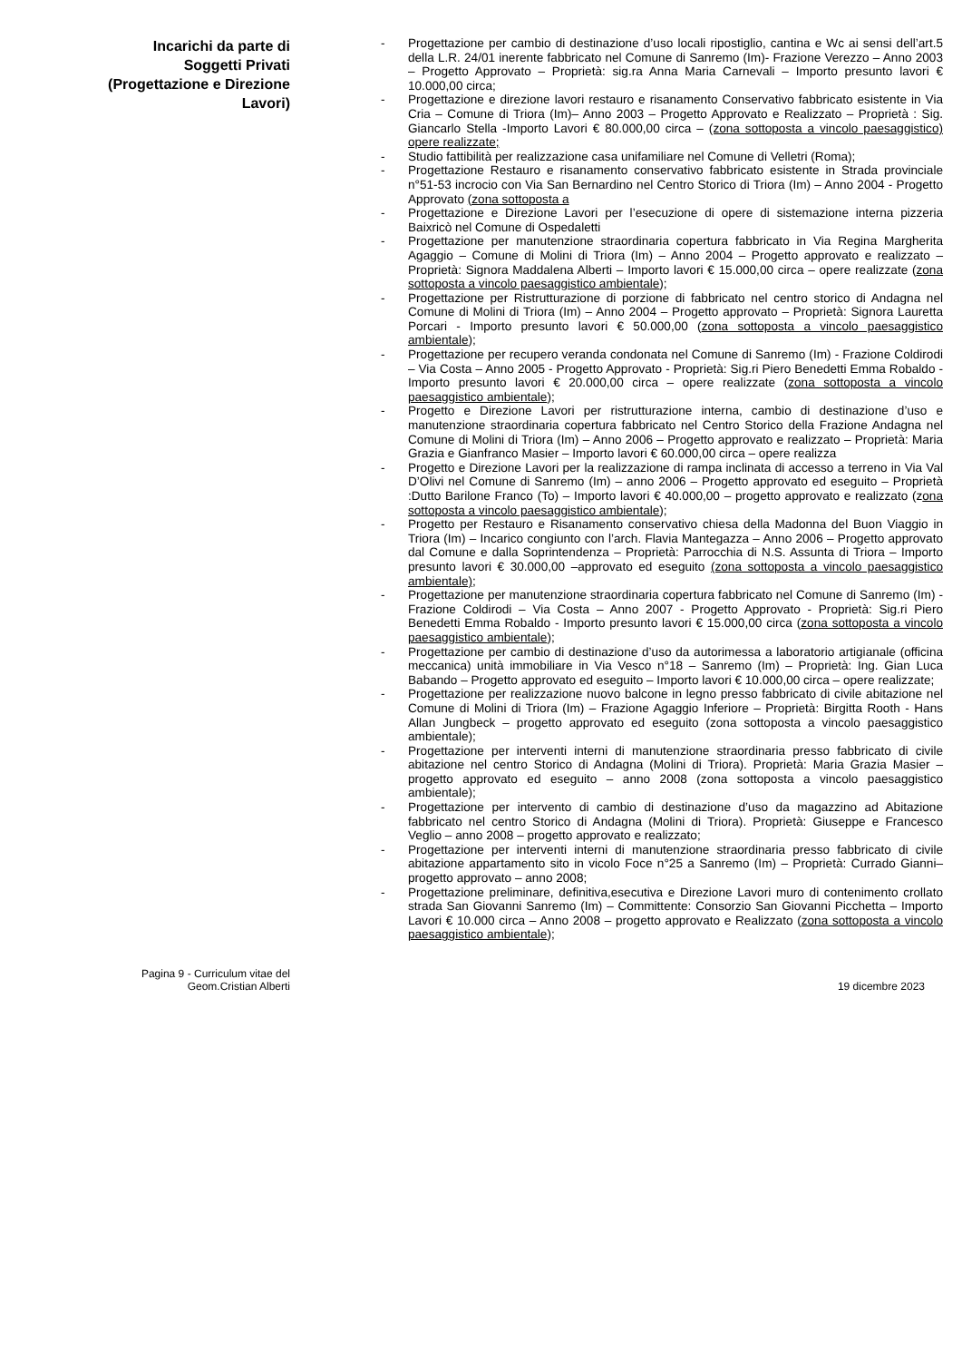Incarichi da parte di
Soggetti Privati
(Progettazione e Direzione
Lavori)
- Progettazione per cambio di destinazione d’uso locali ripostiglio, cantina e Wc ai sensi dell’art.5 della L.R. 24/01 inerente fabbricato nel Comune di Sanremo (Im)- Frazione Verezzo – Anno 2003 – Progetto Approvato – Proprietà: sig.ra Anna Maria Carnevali – Importo presunto lavori € 10.000,00 circa;
- Progettazione e direzione lavori restauro e risanamento Conservativo fabbricato esistente in Via Cria – Comune di Triora (Im)– Anno 2003 – Progetto Approvato e Realizzato – Proprietà : Sig. Giancarlo Stella -Importo Lavori € 80.000,00 circa – (zona sottoposta a vincolo paesaggistico) opere realizzate;
- Studio fattibilità per realizzazione casa unifamiliare nel Comune di Velletri (Roma);
- Progettazione Restauro e risanamento conservativo fabbricato esistente in Strada provinciale n°51-53 incrocio con Via San Bernardino nel Centro Storico di Triora (Im) – Anno 2004 - Progetto Approvato (zona sottoposta a
- Progettazione e Direzione Lavori per l’esecuzione di opere di sistemazione interna pizzeria Baixricò nel Comune di Ospedaletti
- Progettazione per manutenzione straordinaria copertura fabbricato in Via Regina Margherita Agaggio – Comune di Molini di Triora (Im) – Anno 2004 – Progetto approvato e realizzato – Proprietà: Signora Maddalena Alberti – Importo lavori € 15.000,00 circa – opere realizzate (zona sottoposta a vincolo paesaggistico ambientale);
- Progettazione per Ristrutturazione di porzione di fabbricato nel centro storico di Andagna nel Comune di Molini di Triora (Im) – Anno 2004 – Progetto approvato – Proprietà: Signora Lauretta Porcari - Importo presunto lavori € 50.000,00 (zona sottoposta a vincolo paesaggistico ambientale);
- Progettazione per recupero veranda condonata nel Comune di Sanremo (Im) - Frazione Coldirodi – Via Costa – Anno 2005 - Progetto Approvato - Proprietà: Sig.ri Piero Benedetti Emma Robaldo - Importo presunto lavori € 20.000,00 circa – opere realizzate (zona sottoposta a vincolo paesaggistico ambientale);
- Progetto e Direzione Lavori per ristrutturazione interna, cambio di destinazione d’uso e manutenzione straordinaria copertura fabbricato nel Centro Storico della Frazione Andagna nel Comune di Molini di Triora (Im) – Anno 2006 – Progetto approvato e realizzato – Proprietà: Maria Grazia e Gianfranco Masier – Importo lavori € 60.000,00 circa – opere realizza
- Progetto e Direzione Lavori per la realizzazione di rampa inclinata di accesso a terreno in Via Val D’Olivi nel Comune di Sanremo (Im) – anno 2006 – Progetto approvato ed eseguito – Proprietà :Dutto Barilone Franco (To) – Importo lavori € 40.000,00 – progetto approvato e realizzato (zona sottoposta a vincolo paesaggistico ambientale);
- Progetto per Restauro e Risanamento conservativo chiesa della Madonna del Buon Viaggio in Triora (Im) – Incarico congiunto con l’arch. Flavia Mantegazza – Anno 2006 – Progetto approvato dal Comune e dalla Soprintendenza – Proprietà: Parrocchia di N.S. Assunta di Triora – Importo presunto lavori € 30.000,00 –approvato ed eseguito (zona sottoposta a vincolo paesaggistico ambientale);
- Progettazione per manutenzione straordinaria copertura fabbricato nel Comune di Sanremo (Im) - Frazione Coldirodi – Via Costa – Anno 2007 - Progetto Approvato - Proprietà: Sig.ri Piero Benedetti Emma Robaldo - Importo presunto lavori € 15.000,00 circa (zona sottoposta a vincolo paesaggistico ambientale);
- Progettazione per cambio di destinazione d’uso da autorimessa a laboratorio artigianale (officina meccanica) unità immobiliare in Via Vesco n°18 – Sanremo (Im) – Proprietà: Ing. Gian Luca Babando – Progetto approvato ed eseguito – Importo lavori € 10.000,00 circa – opere realizzate;
- Progettazione per realizzazione nuovo balcone in legno presso fabbricato di civile abitazione nel Comune di Molini di Triora (Im) – Frazione Agaggio Inferiore – Proprietà: Birgitta Rooth - Hans Allan Jungbeck – progetto approvato ed eseguito (zona sottoposta a vincolo paesaggistico ambientale);
- Progettazione per interventi interni di manutenzione straordinaria presso fabbricato di civile abitazione nel centro Storico di Andagna (Molini di Triora). Proprietà: Maria Grazia Masier – progetto approvato ed eseguito – anno 2008 (zona sottoposta a vincolo paesaggistico ambientale);
- Progettazione per intervento di cambio di destinazione d’uso da magazzino ad Abitazione fabbricato nel centro Storico di Andagna (Molini di Triora). Proprietà: Giuseppe e Francesco Veglio – anno 2008 – progetto approvato e realizzato;
- Progettazione per interventi interni di manutenzione straordinaria presso fabbricato di civile abitazione appartamento sito in vicolo Foce n°25 a Sanremo (Im) – Proprietà: Currado Gianni– progetto approvato – anno 2008;
- Progettazione preliminare, definitiva,esecutiva e Direzione Lavori muro di contenimento crollato strada San Giovanni Sanremo (Im) – Committente: Consorzio San Giovanni Picchetta – Importo Lavori € 10.000 circa – Anno 2008 – progetto approvato e Realizzato (zona sottoposta a vincolo paesaggistico ambientale);
Pagina 9 - Curriculum vitae del
Geom.Cristian Alberti
19 dicembre 2023